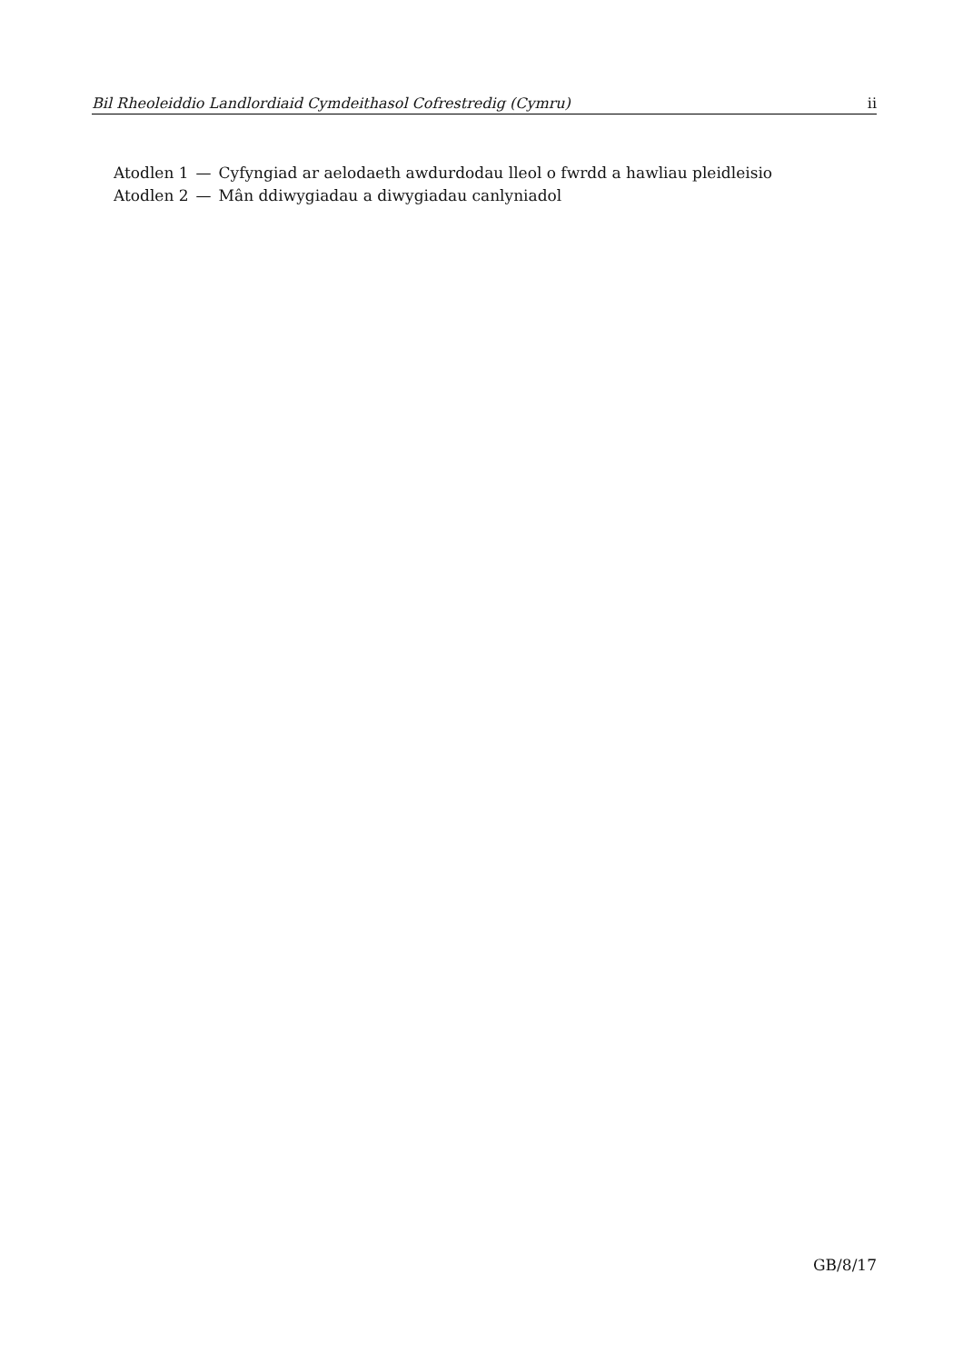Bil Rheoleiddio Landlordiaid Cymdeithasol Cofrestredig (Cymru) ii
| Atodlen 1 | — | Cyfyngiad ar aelodaeth awdurdodau lleol o fwrdd a hawliau pleidleisio |
| Atodlen 2 | — | Mân ddiwygiadau a diwygiadau canlyniadol |
GB/8/17